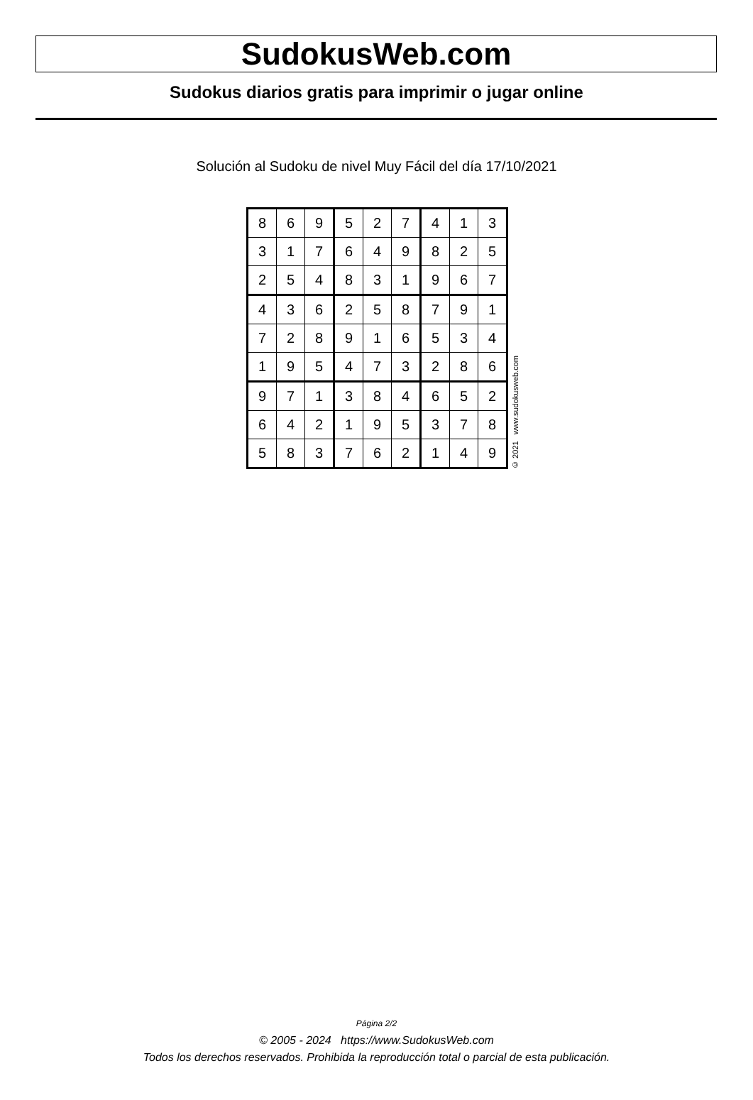SudokusWeb.com
Sudokus diarios gratis para imprimir o jugar online
Solución al Sudoku de nivel Muy Fácil del día 17/10/2021
| 8 | 6 | 9 | 5 | 2 | 7 | 4 | 1 | 3 |
| 3 | 1 | 7 | 6 | 4 | 9 | 8 | 2 | 5 |
| 2 | 5 | 4 | 8 | 3 | 1 | 9 | 6 | 7 |
| 4 | 3 | 6 | 2 | 5 | 8 | 7 | 9 | 1 |
| 7 | 2 | 8 | 9 | 1 | 6 | 5 | 3 | 4 |
| 1 | 9 | 5 | 4 | 7 | 3 | 2 | 8 | 6 |
| 9 | 7 | 1 | 3 | 8 | 4 | 6 | 5 | 2 |
| 6 | 4 | 2 | 1 | 9 | 5 | 3 | 7 | 8 |
| 5 | 8 | 3 | 7 | 6 | 2 | 1 | 4 | 9 |
© 2021 www.sudokusweb.com
Página 2/2
© 2005 - 2024 https://www.SudokusWeb.com
Todos los derechos reservados. Prohibida la reproducción total o parcial de esta publicación.